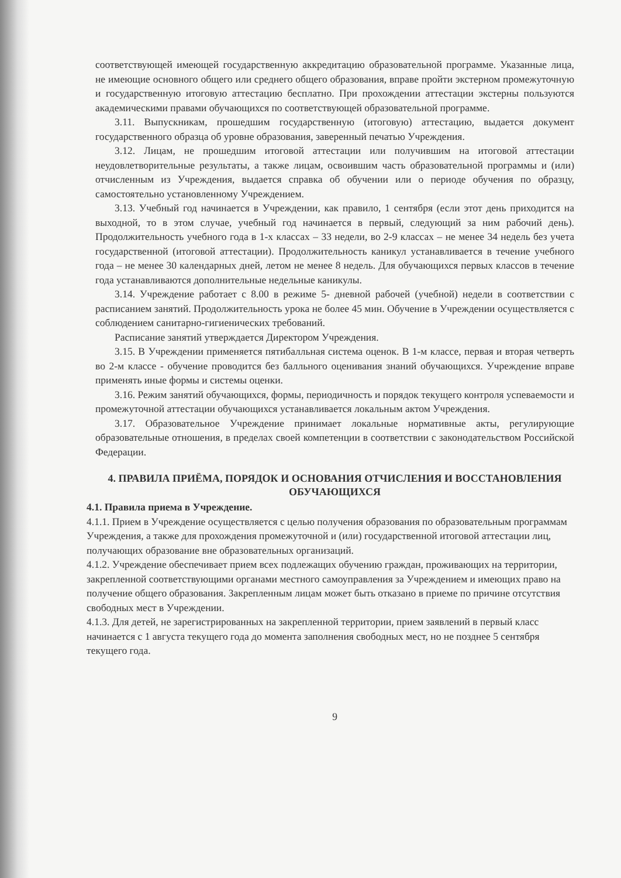соответствующей имеющей государственную аккредитацию образовательной программе. Указанные лица, не имеющие основного общего или среднего общего образования, вправе пройти экстерном промежуточную и государственную итоговую аттестацию бесплатно. При прохождении аттестации экстерны пользуются академическими правами обучающихся по соответствующей образовательной программе.
3.11. Выпускникам, прошедшим государственную (итоговую) аттестацию, выдается документ государственного образца об уровне образования, заверенный печатью Учреждения.
3.12. Лицам, не прошедшим итоговой аттестации или получившим на итоговой аттестации неудовлетворительные результаты, а также лицам, освоившим часть образовательной программы и (или) отчисленным из Учреждения, выдается справка об обучении или о периоде обучения по образцу, самостоятельно установленному Учреждением.
3.13. Учебный год начинается в Учреждении, как правило, 1 сентября (если этот день приходится на выходной, то в этом случае, учебный год начинается в первый, следующий за ним рабочий день). Продолжительность учебного года в 1-х классах – 33 недели, во 2-9 классах – не менее 34 недель без учета государственной (итоговой аттестации). Продолжительность каникул устанавливается в течение учебного года – не менее 30 календарных дней, летом не менее 8 недель. Для обучающихся первых классов в течение года устанавливаются дополнительные недельные каникулы.
3.14. Учреждение работает с 8.00 в режиме 5- дневной рабочей (учебной) недели в соответствии с расписанием занятий. Продолжительность урока не более 45 мин. Обучение в Учреждении осуществляется с соблюдением санитарно-гигиенических требований.
Расписание занятий утверждается Директором Учреждения.
3.15. В Учреждении применяется пятибалльная система оценок. В 1-м классе, первая и вторая четверть во 2-м классе - обучение проводится без балльного оценивания знаний обучающихся. Учреждение вправе применять иные формы и системы оценки.
3.16. Режим занятий обучающихся, формы, периодичность и порядок текущего контроля успеваемости и промежуточной аттестации обучающихся устанавливается локальным актом Учреждения.
3.17. Образовательное Учреждение принимает локальные нормативные акты, регулирующие образовательные отношения, в пределах своей компетенции в соответствии с законодательством Российской Федерации.
4. ПРАВИЛА ПРИЁМА, ПОРЯДОК И ОСНОВАНИЯ ОТЧИСЛЕНИЯ И ВОССТАНОВЛЕНИЯ ОБУЧАЮЩИХСЯ
4.1. Правила приема в Учреждение.
4.1.1. Прием в Учреждение осуществляется с целью получения образования по образовательным программам Учреждения, а также для прохождения промежуточной и (или) государственной итоговой аттестации лиц, получающих образование вне образовательных организаций.
4.1.2. Учреждение обеспечивает прием всех подлежащих обучению граждан, проживающих на территории, закрепленной соответствующими органами местного самоуправления за Учреждением и имеющих право на получение общего образования. Закрепленным лицам может быть отказано в приеме по причине отсутствия свободных мест в Учреждении.
4.1.3. Для детей, не зарегистрированных на закрепленной территории, прием заявлений в первый класс начинается с 1 августа текущего года до момента заполнения свободных мест, но не позднее 5 сентября текущего года.
9